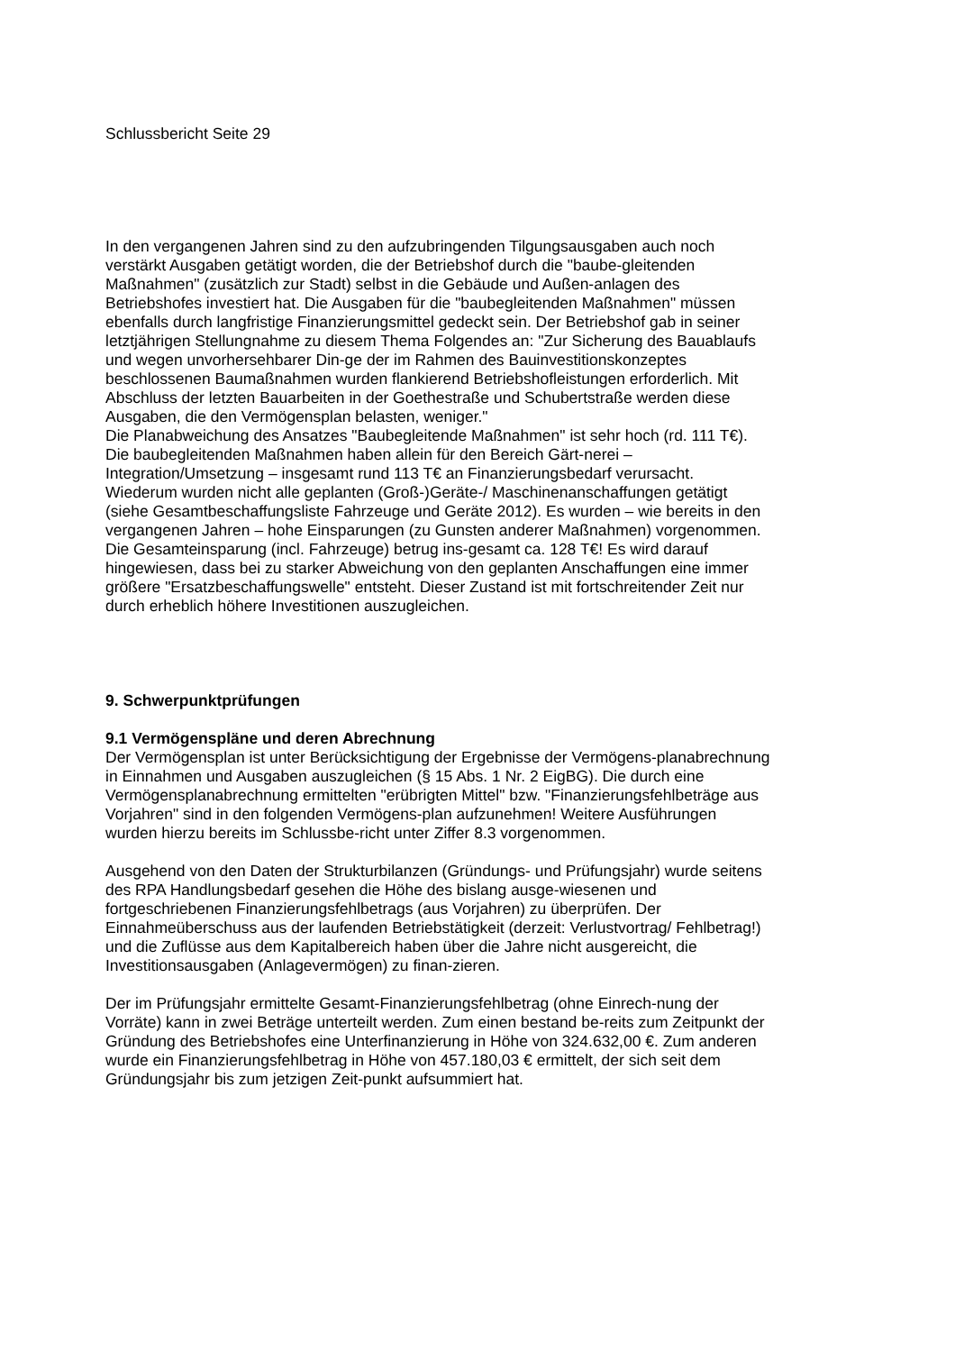Schlussbericht Seite 29
In den vergangenen Jahren sind zu den aufzubringenden Tilgungsausgaben auch noch verstärkt Ausgaben getätigt worden, die der Betriebshof durch die "baube-gleitenden Maßnahmen" (zusätzlich zur Stadt) selbst in die Gebäude und Außen-anlagen des Betriebshofes investiert hat. Die Ausgaben für die "baubegleitenden Maßnahmen" müssen ebenfalls durch langfristige Finanzierungsmittel gedeckt sein. Der Betriebshof gab in seiner letztjährigen Stellungnahme zu diesem Thema Folgendes an: "Zur Sicherung des Bauablaufs und wegen unvorhersehbarer Din-ge der im Rahmen des Bauinvestitionskonzeptes beschlossenen Baumaßnahmen wurden flankierend Betriebshofleistungen erforderlich. Mit Abschluss der letzten Bauarbeiten in der Goethestraße und Schubertstraße werden diese Ausgaben, die den Vermögensplan belasten, weniger."
Die Planabweichung des Ansatzes "Baubegleitende Maßnahmen" ist sehr hoch (rd. 111 T€). Die baubegleitenden Maßnahmen haben allein für den Bereich Gärt-nerei – Integration/Umsetzung – insgesamt rund 113 T€ an Finanzierungsbedarf verursacht.
Wiederum wurden nicht alle geplanten (Groß-)Geräte-/ Maschinenanschaffungen getätigt (siehe Gesamtbeschaffungsliste Fahrzeuge und Geräte 2012). Es wurden – wie bereits in den vergangenen Jahren – hohe Einsparungen (zu Gunsten anderer Maßnahmen) vorgenommen. Die Gesamteinsparung (incl. Fahrzeuge) betrug ins-gesamt ca. 128 T€! Es wird darauf hingewiesen, dass bei zu starker Abweichung von den geplanten Anschaffungen eine immer größere "Ersatzbeschaffungswelle" entsteht. Dieser Zustand ist mit fortschreitender Zeit nur durch erheblich höhere Investitionen auszugleichen.
9. Schwerpunktprüfungen
9.1 Vermögenspläne und deren Abrechnung
Der Vermögensplan ist unter Berücksichtigung der Ergebnisse der Vermögens-planabrechnung in Einnahmen und Ausgaben auszugleichen (§ 15 Abs. 1 Nr. 2 EigBG). Die durch eine Vermögensplanabrechnung ermittelten "erübrigten Mittel" bzw. "Finanzierungsfehlbeträge aus Vorjahren" sind in den folgenden Vermögens-plan aufzunehmen! Weitere Ausführungen wurden hierzu bereits im Schlussbe-richt unter Ziffer 8.3 vorgenommen.
Ausgehend von den Daten der Strukturbilanzen (Gründungs- und Prüfungsjahr) wurde seitens des RPA Handlungsbedarf gesehen die Höhe des bislang ausge-wiesenen und fortgeschriebenen Finanzierungsfehlbetrags (aus Vorjahren) zu überprüfen. Der Einnahmeüberschuss aus der laufenden Betriebstätigkeit (derzeit: Verlustvortrag/ Fehlbetrag!) und die Zuflüsse aus dem Kapitalbereich haben über die Jahre nicht ausgereicht, die Investitionsausgaben (Anlagevermögen) zu finan-zieren.
Der im Prüfungsjahr ermittelte Gesamt-Finanzierungsfehlbetrag (ohne Einrech-nung der Vorräte) kann in zwei Beträge unterteilt werden. Zum einen bestand be-reits zum Zeitpunkt der Gründung des Betriebshofes eine Unterfinanzierung in Höhe von 324.632,00 €. Zum anderen wurde ein Finanzierungsfehlbetrag in Höhe von 457.180,03 € ermittelt, der sich seit dem Gründungsjahr bis zum jetzigen Zeit-punkt aufsummiert hat.